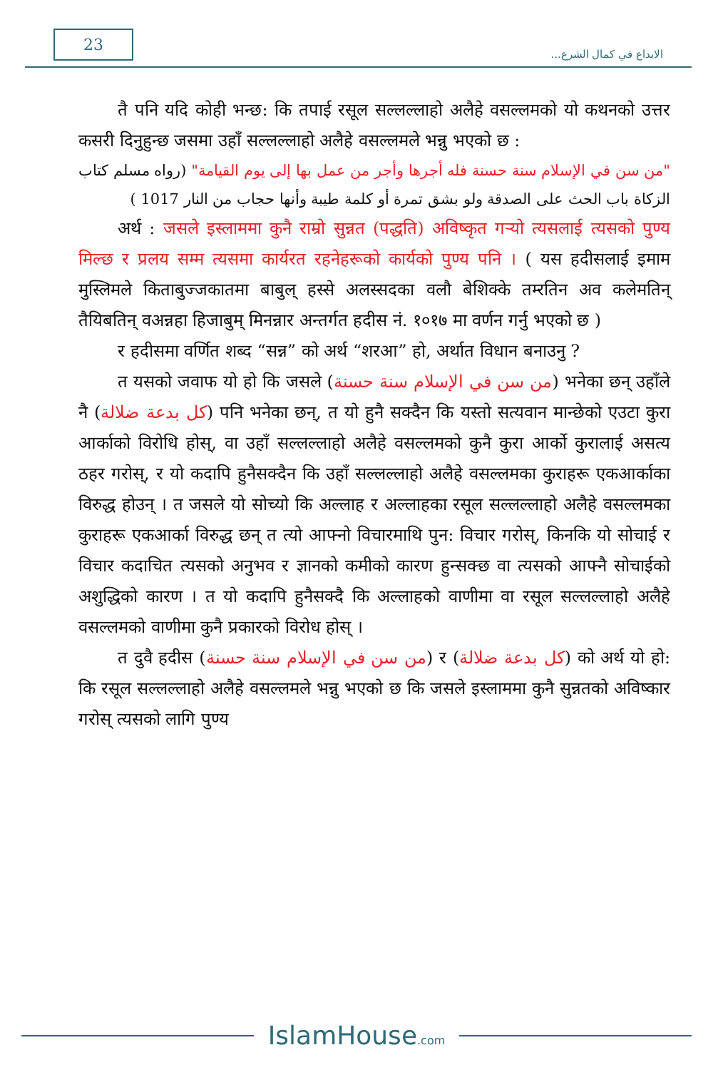23
الابداع في كمال الشرع...
तै पनि यदि कोही भन्छ: कि तपाई रसूल सल्लल्लाहो अलैहे वसल्लमको यो कथनको उत्तर कसरी दिनुहुन्छ जसमा उहाँ सल्लल्लाहो अलैहे वसल्लमले भन्नु भएको छ :
"من سن في الإسلام سنة حسنة فله أجرها وأجر من عمل بها إلى يوم القيامة" (رواه مسلم كتاب الزكاة باب الحث على الصدقة ولو بشق تمرة أو كلمة طيبة وأنها حجاب من النار 1017 )
अर्थ : जसले इस्लाममा कुनै राम्रो सुन्नत (पद्धति) अविष्कृत गऱ्यो त्यसलाई त्यसको पुण्य मिल्छ र प्रलय सम्म त्यसमा कार्यरत रहनेहरूको कार्यको पुण्य पनि । ( यस हदीसलाई इमाम मुस्लिमले किताबुज्जकातमा बाबुल् हस्से अलस्सदका वलौ बेशिक्के तम्‍रतिन अव कलेमतिन् तैयिबतिन् वअन्नहा हिजाबुम् मिनन्नार अन्तर्गत हदीस नं. १०१७ मा वर्णन गर्नु भएको छ )
र हदीसमा वर्णित शब्द “सन्न” को अर्थ “शरआ” हो, अर्थात विधान बनाउनु ?
त यसको जवाफ यो हो कि जसले (من سن في الإسلام سنة حسنة) भनेका छन् उहाँले नै (كل بدعة ضلالة) पनि भनेका छन्, त यो हुनै सक्दैन कि यस्तो सत्यवान मान्छेको एउटा कुरा आर्काको विरोधि होस्, वा उहाँ सल्लल्लाहो अलैहे वसल्लमको कुनै कुरा आर्को कुरालाई असत्य ठहर गरोस्, र यो कदापि हुनैसक्दैन कि उहाँ सल्लल्लाहो अलैहे वसल्लमका कुराहरू एकआर्काका विरुद्ध होउन् । त जसले यो सोच्यो कि अल्लाह र अल्लाहका रसूल सल्लल्लाहो अलैहे वसल्लमका कुराहरू एकआर्का विरुद्ध छन् त त्यो आफ्नो विचारमाथि पुन: विचार गरोस्, किनकि यो सोचाई र विचार कदाचित त्यसको अनुभव र ज्ञानको कमीको कारण हुन्सक्छ वा त्यसको आफ्नै सोचाईको अशुद्धिको कारण । त यो कदापि हुनैसक्दै कि अल्लाहको वाणीमा वा रसूल सल्लल्लाहो अलैहे वसल्लमको वाणीमा कुनै प्रकारको विरोध होस् ।
त दुवै हदीस (من سن في الإسلام سنة حسنة) र (كل بدعة ضلالة) को अर्थ यो हो: कि रसूल सल्लल्लाहो अलैहे वसल्लमले भन्नु भएको छ कि जसले इस्लाममा कुनै सुन्नतको अविष्कार गरोस् त्यसको लागि पुण्य
IslamHouse.com